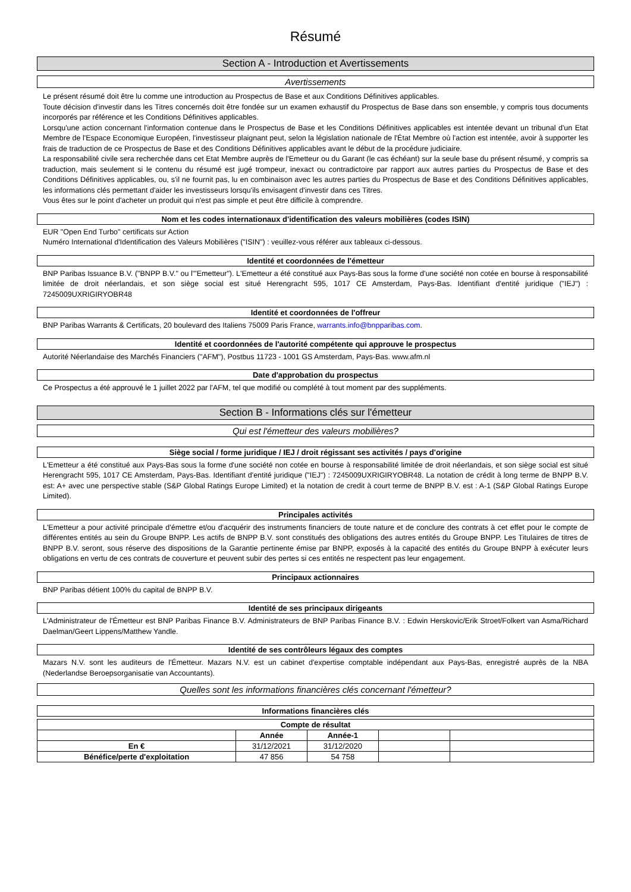Résumé
Section A - Introduction et Avertissements
Avertissements
Le présent résumé doit être lu comme une introduction au Prospectus de Base et aux Conditions Définitives applicables.
Toute décision d'investir dans les Titres concernés doit être fondée sur un examen exhaustif du Prospectus de Base dans son ensemble, y compris tous documents incorporés par référence et les Conditions Définitives applicables.
Lorsqu'une action concernant l'information contenue dans le Prospectus de Base et les Conditions Définitives applicables est intentée devant un tribunal d'un Etat Membre de l'Espace Economique Européen, l'investisseur plaignant peut, selon la législation nationale de l'État Membre où l'action est intentée, avoir à supporter les frais de traduction de ce Prospectus de Base et des Conditions Définitives applicables avant le début de la procédure judiciaire.
La responsabilité civile sera recherchée dans cet Etat Membre auprès de l'Emetteur ou du Garant (le cas échéant) sur la seule base du présent résumé, y compris sa traduction, mais seulement si le contenu du résumé est jugé trompeur, inexact ou contradictoire par rapport aux autres parties du Prospectus de Base et des Conditions Définitives applicables, ou, s'il ne fournit pas, lu en combinaison avec les autres parties du Prospectus de Base et des Conditions Définitives applicables, les informations clés permettant d'aider les investisseurs lorsqu'ils envisagent d'investir dans ces Titres.
Vous êtes sur le point d'acheter un produit qui n'est pas simple et peut être difficile à comprendre.
Nom et les codes internationaux d'identification des valeurs mobilières (codes ISIN)
EUR "Open End Turbo" certificats sur Action
Numéro International d'Identification des Valeurs Mobilières ("ISIN") : veuillez-vous référer aux tableaux ci-dessous.
Identité et coordonnées de l'émetteur
BNP Paribas Issuance B.V. ("BNPP B.V." ou l'"Emetteur"). L'Emetteur a été constitué aux Pays-Bas sous la forme d'une société non cotée en bourse à responsabilité limitée de droit néerlandais, et son siège social est situé Herengracht 595, 1017 CE Amsterdam, Pays-Bas. Identifiant d'entité juridique ("IEJ") : 7245009UXRIGIRYOBR48
Identité et coordonnées de l'offreur
BNP Paribas Warrants & Certificats, 20 boulevard des Italiens 75009 Paris France, warrants.info@bnpparibas.com.
Identité et coordonnées de l'autorité compétente qui approuve le prospectus
Autorité Néerlandaise des Marchés Financiers ("AFM"), Postbus 11723 - 1001 GS Amsterdam, Pays-Bas. www.afm.nl
Date d'approbation du prospectus
Ce Prospectus a été approuvé le 1 juillet 2022 par l'AFM, tel que modifié ou complété à tout moment par des suppléments.
Section B - Informations clés sur l'émetteur
Qui est l'émetteur des valeurs mobilières?
Siège social / forme juridique / IEJ / droit régissant ses activités / pays d'origine
L'Emetteur a été constitué aux Pays-Bas sous la forme d'une société non cotée en bourse à responsabilité limitée de droit néerlandais, et son siège social est situé Herengracht 595, 1017 CE Amsterdam, Pays-Bas. Identifiant d'entité juridique ("IEJ") : 7245009UXRIGIRYOBR48. La notation de crédit à long terme de BNPP B.V. est: A+ avec une perspective stable (S&P Global Ratings Europe Limited) et la notation de credit à court terme de BNPP B.V. est : A-1 (S&P Global Ratings Europe Limited).
Principales activités
L'Emetteur a pour activité principale d'émettre et/ou d'acquérir des instruments financiers de toute nature et de conclure des contrats à cet effet pour le compte de différentes entités au sein du Groupe BNPP. Les actifs de BNPP B.V. sont constitués des obligations des autres entités du Groupe BNPP. Les Titulaires de titres de BNPP B.V. seront, sous réserve des dispositions de la Garantie pertinente émise par BNPP, exposés à la capacité des entités du Groupe BNPP à exécuter leurs obligations en vertu de ces contrats de couverture et peuvent subir des pertes si ces entités ne respectent pas leur engagement.
Principaux actionnaires
BNP Paribas détient 100% du capital de BNPP B.V.
Identité de ses principaux dirigeants
L'Administrateur de l'Émetteur est BNP Paribas Finance B.V. Administrateurs de BNP Paribas Finance B.V. : Edwin Herskovic/Erik Stroet/Folkert van Asma/Richard Daelman/Geert Lippens/Matthew Yandle.
Identité de ses contrôleurs légaux des comptes
Mazars N.V. sont les auditeurs de l'Émetteur. Mazars N.V. est un cabinet d'expertise comptable indépendant aux Pays-Bas, enregistré auprès de la NBA (Nederlandse Beroepsorganisatie van Accountants).
Quelles sont les informations financières clés concernant l'émetteur?
Informations financières clés
| Compte de résultat | | | | |
| --- | --- | --- | --- | --- |
| | Année | Année-1 | | |
| En € | 31/12/2021 | 31/12/2020 | | |
| Bénéfice/perte d'exploitation | 47 856 | 54 758 | | |